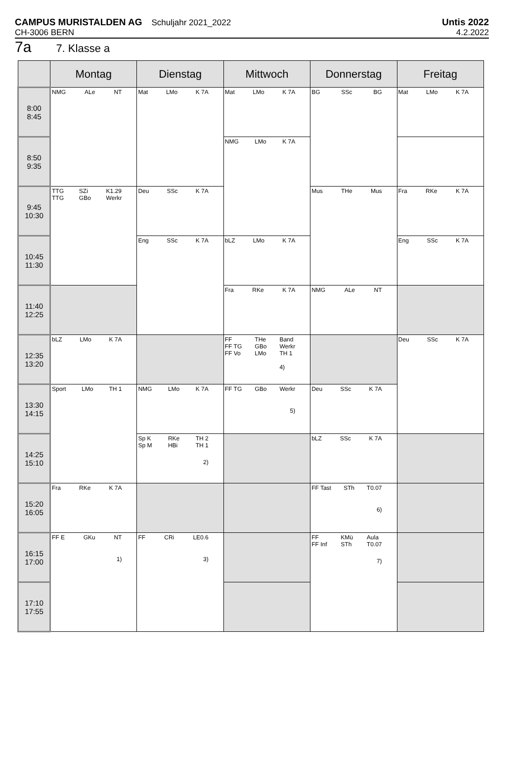CAMPUS MURISTALDEN AG Schuljahr 2021_2022
CH-3006 BERN
Untis 2022
4.2.2022
7a 7. Klasse a
| | Montag | Dienstag | Mittwoch | Donnerstag | Freitag |
| --- | --- | --- | --- | --- | --- |
| 8:00 8:45 | NMG ALe NT | Mat LMo K 7A | Mat LMo K 7A | BG SSc BG | Mat LMo K 7A |
| 8:50 9:35 | | | NMG LMo K 7A | | |
| 9:45 10:30 | TTG TTG SZi GBo K1.29 Werkr | Deu SSc K 7A | | Mus THe Mus | Fra RKe K 7A |
| 10:45 11:30 | | Eng SSc K 7A | bLZ LMo K 7A | | Eng SSc K 7A |
| 11:40 12:25 | | | Fra RKe K 7A | NMG ALe NT | |
| 12:35 13:20 | bLZ LMo K 7A | | FF FF TG FF Vo THe GBo LMo Band Werkr TH 1 4) | | Deu SSc K 7A |
| 13:30 14:15 | Sport LMo TH 1 | NMG LMo K 7A | FF TG GBo Werkr 5) | Deu SSc K 7A | |
| 14:25 15:10 | | Sp K Sp M RKe HBi TH 2 TH 1 2) | | bLZ SSc K 7A | |
| 15:20 16:05 | Fra RKe K 7A | | | FF Tast STh T0.07 6) | |
| 16:15 17:00 | FF E GKu NT 1) | FF CRi LE0.6 3) | | FF FF Inf KMü STh Aula T0.07 7) | |
| 17:10 17:55 | | | | | |